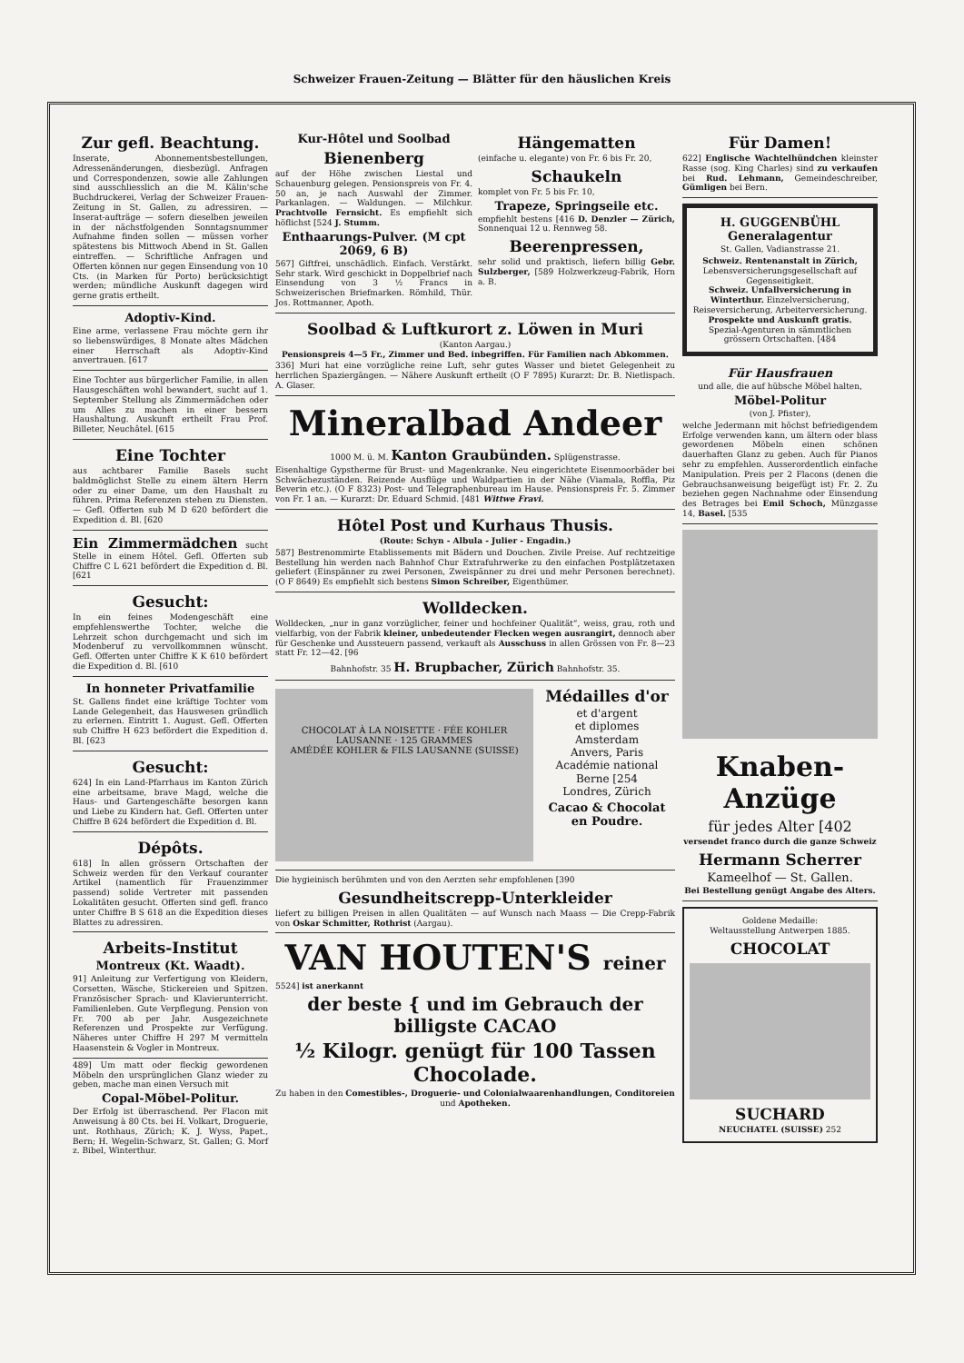Schweizer Frauen-Zeitung — Blätter für den häuslichen Kreis
Zur gefl. Beachtung.
Inserate, Abonnementsbestellungen, Adressenänderungen, diesbezügl. Anfragen und Correspondenzen, sowie alle Zahlungen sind ausschliesslich an die M. Kälin'sche Buchdruckerei, Verlag der Schweizer Frauen-Zeitung in St. Gallen, zu adressiren. — Inserat-aufträge — sofern dieselben jeweilen in der nächstfolgenden Sonntagsnummer Aufnahme finden sollen — müssen vorher spätestens bis Mittwoch Abend in St. Gallen eintreffen. — Schriftliche Anfragen und Offerten können nur gegen Einsendung von 10 Cts. (in Marken für Porto) berücksichtigt werden; mündliche Auskunft dagegen wird gerne gratis ertheilt.
Adoptiv-Kind.
Eine arme, verlassene Frau möchte gern ihr so liebenswürdiges, 8 Monate altes Mädchen einer Herrschaft als Adoptiv-Kind anvertrauen. [617
Eine Tochter aus bürgerlicher Familie, in allen Hausgeschäften wohl bewandert, sucht auf 1. September Stellung als Zimmermädchen oder um Alles zu machen in einer bessern Haushaltung. Auskunft ertheilt Frau Prof. Billeter, Neuchâtel. [615
Eine Tochter
aus achtbarer Familie Basels sucht baldmöglichst Stelle zu einem ältern Herrn oder zu einer Dame, um den Haushalt zu führen. Prima Referenzen stehen zu Diensten. — Gefl. Offerten sub M D 620 befördert die Expedition d. Bl. [620
Ein Zimmermädchen sucht Stelle in einem Hôtel. Gefl. Offerten sub Chiffre C L 621 befördert die Expedition d. Bl. [621
Gesucht:
In ein feines Modengeschäft eine empfehlenswerthe Tochter, welche die Lehrzeit schon durchgemacht und sich im Modenberuf zu vervollkommnen wünscht. Gefl. Offerten unter Chiffre K K 610 befördert die Expedition d. Bl. [610
In honneter Privatfamilie
St. Gallens findet eine kräftige Tochter vom Lande Gelegenheit, das Hauswesen gründlich zu erlernen. Eintritt 1. August. Gefl. Offerten sub Chiffre H 623 befördert die Expedition d. Bl. [623
Gesucht:
624] In ein Land-Pfarrhaus im Kanton Zürich eine arbeitsame, brave Magd, welche die Haus- und Gartengeschäfte besorgen kann und Liebe zu Kindern hat. Gefl. Offerten unter Chiffre B 624 befördert die Expedition d. Bl.
Dépôts.
618] In allen grössern Ortschaften der Schweiz werden für den Verkauf couranter Artikel (namentlich für Frauenzimmer passend) solide Vertreter mit passenden Lokalitäten gesucht. Offerten sind gefl. franco unter Chiffre B S 618 an die Expedition dieses Blattes zu adressiren.
Arbeits-Institut
Montreux (Kt. Waadt).
91] Anleitung zur Verfertigung von Kleidern, Corsetten, Wäsche, Stickereien und Spitzen. Französischer Sprach- und Klavierunterricht. Familienleben. Gute Verpflegung. Pension von Fr. 700 ab per Jahr. Ausgezeichnete Referenzen und Prospekte zur Verfügung. Näheres unter Chiffre H 297 M vermitteln Haasenstein & Vogler in Montreux.
489] Um matt oder fleckig gewordenen Möbeln den ursprünglichen Glanz wieder zu geben, mache man einen Versuch mit
Copal-Möbel-Politur.
Der Erfolg ist überraschend. Per Flacon mit Anweisung à 80 Cts. bei H. Volkart, Droguerie, unt. Rothhaus, Zürich; K. J. Wyss, Papet., Bern; H. Wegelin-Schwarz, St. Gallen; G. Morf z. Bibel, Winterthur.
Kur-Hôtel und Soolbad
Bienenberg
auf der Höhe zwischen Liestal und Schauenburg gelegen. Pensionspreis von Fr. 4. 50 an, je nach Auswahl der Zimmer. Parkanlagen. — Waldungen. — Milchkur. Prachtvolle Fernsicht. Es empfiehlt sich höflichst [524 J. Stumm.
Enthaarungs-Pulver. (M cpt 2069, 6 B)
567] Giftfrei, unschädlich. Einfach. Verstärkt. Sehr stark. Wird geschickt in Doppelbrief nach Einsendung von 3 ½ Francs in Schweizerischen Briefmarken. Römhild, Thür. Jos. Rottmanner, Apoth.
Hängematten
(einfache u. elegante) von Fr. 6 bis Fr. 20,
Schaukeln
komplet von Fr. 5 bis Fr. 10,
Trapeze, Springseile etc.
empfiehlt bestens [416 D. Denzler — Zürich, Sonnenquai 12 u. Rennweg 58.
Beerenpressen,
sehr solid und praktisch, liefern billig Gebr. Sulzberger, [589 Holzwerkzeug-Fabrik, Horn a. B.
Soolbad & Luftkurort z. Löwen in Muri
(Kanton Aargau.)
Pensionspreis 4—5 Fr., Zimmer und Bed. inbegriffen. Für Familien nach Abkommen.
336] Muri hat eine vorzügliche reine Luft, sehr gutes Wasser und bietet Gelegenheit zu herrlichen Spaziergängen. — Nähere Auskunft ertheilt (O F 7895) Kurarzt: Dr. B. Nietlispach. A. Glaser.
Mineralbad Andeer
1000 M. ü. M. Kanton Graubünden. Splügenstrasse.
Eisenhaltige Gypstherme für Brust- und Magenkranke. Neu eingerichtete Eisenmoorbäder bei Schwächezuständen. Reizende Ausflüge und Waldpartien in der Nähe (Viamala, Roffla, Piz Beverin etc.). (O F 8323) Post- und Telegraphenbureau im Hause. Pensionspreis Fr. 5. Zimmer von Fr. 1 an. — Kurarzt: Dr. Eduard Schmid. [481 Wittwe Fravi.
Hôtel Post und Kurhaus Thusis.
(Route: Schyn - Albula - Julier - Engadin.)
587] Bestrenommirte Etablissements mit Bädern und Douchen. Zivile Preise. Auf rechtzeitige Bestellung hin werden nach Bahnhof Chur Extrafuhrwerke zu den einfachen Postplätzetaxen geliefert (Einspänner zu zwei Personen, Zweispänner zu drei und mehr Personen berechnet). (O F 8649) Es empfiehlt sich bestens Simon Schreiber, Eigenthümer.
Wolldecken.
Wolldecken, „nur in ganz vorzüglicher, feiner und hochfeiner Qualität“, weiss, grau, roth und vielfarbig, von der Fabrik kleiner, unbedeutender Flecken wegen ausrangirt, dennoch aber für Geschenke und Aussteuern passend, verkauft als Ausschuss in allen Grössen von Fr. 8—23 statt Fr. 12—42. [96
Bahnhofstr. 35 H. Brupbacher, Zürich Bahnhofstr. 35.
CHOCOLAT À LA NOISETTE · FÉE KOHLER LAUSANNE · 125 GRAMMES
AMÉDÉE KOHLER & FILS LAUSANNE (SUISSE)
Médailles d'or
et d'argent
et diplomes
Amsterdam
Anvers, Paris
Académie national
Berne [254
Londres, Zürich
Cacao & Chocolat en Poudre.
Die hygieinisch berühmten und von den Aerzten sehr empfohlenen [390
Gesundheitscrepp-Unterkleider
liefert zu billigen Preisen in allen Qualitäten — auf Wunsch nach Maass — Die Crepp-Fabrik von Oskar Schmitter, Rothrist (Aargau).
VAN HOUTEN'S reiner
5524] ist anerkannt
der beste { und im Gebrauch der billigste CACAO
½ Kilogr. genügt für 100 Tassen Chocolade.
Zu haben in den Comestibles-, Droguerie- und Colonialwaarenhandlungen, Conditoreien und Apotheken.
Für Damen!
622] Englische Wachtelhündchen kleinster Rasse (sog. King Charles) sind zu verkaufen bei Rud. Lehmann, Gemeindeschreiber, Gümligen bei Bern.
H. GUGGENBÜHL Generalagentur
St. Gallen, Vadianstrasse 21.
Schweiz. Rentenanstalt in Zürich, Lebensversicherungsgesellschaft auf Gegenseitigkeit.
Schweiz. Unfallversicherung in Winterthur. Einzelversicherung, Reiseversicherung, Arbeiterversicherung.
Prospekte und Auskunft gratis. Spezial-Agenturen in sämmtlichen grössern Ortschaften. [484
Für Hausfrauen
und alle, die auf hübsche Möbel halten,
Möbel-Politur
(von J. Pfister),
welche Jedermann mit höchst befriedigendem Erfolge verwenden kann, um ältern oder blass gewordenen Möbeln einen schönen dauerhaften Glanz zu geben. Auch für Pianos sehr zu empfehlen. Ausserordentlich einfache Manipulation. Preis per 2 Flacons (denen die Gebrauchsanweisung beigefügt ist) Fr. 2. Zu beziehen gegen Nachnahme oder Einsendung des Betrages bei Emil Schoch, Münzgasse 14, Basel. [535
Knaben-Anzüge
für jedes Alter [402
versendet franco durch die ganze Schweiz
Hermann Scherrer
Kameelhof — St. Gallen.
Bei Bestellung genügt Angabe des Alters.
Goldene Medaille:
Weltausstellung Antwerpen 1885.
CHOCOLAT
SUCHARD
NEUCHATEL (SUISSE) 252